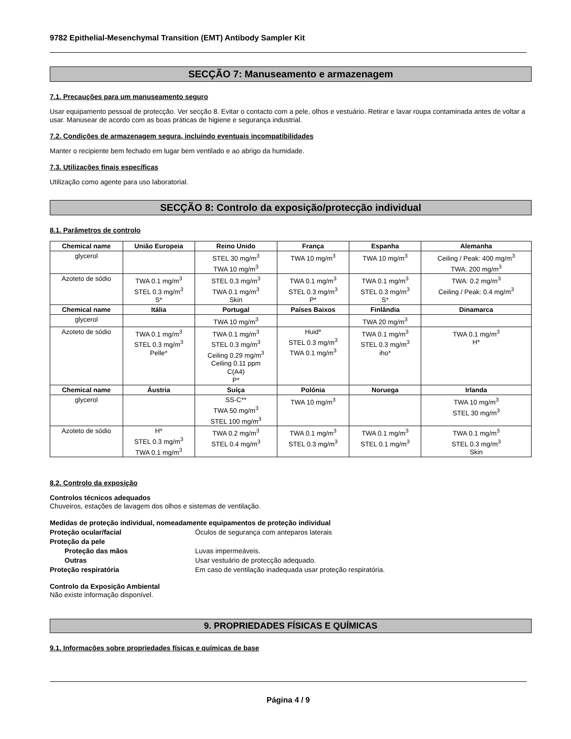9782 Epithelial-Mesenchymal Transition (EMT) Antibody Sampler Kit
SECÇÃO 7: Manuseamento e armazenagem
7.1. Precauções para um manuseamento seguro
Usar equipamento pessoal de protecção. Ver secção 8. Evitar o contacto com a pele, olhos e vestuário. Retirar e lavar roupa contaminada antes de voltar a usar. Manusear de acordo com as boas práticas de higiene e segurança industrial.
7.2. Condições de armazenagem segura, incluindo eventuais incompatibilidades
Manter o recipiente bem fechado em lugar bem ventilado e ao abrigo da humidade.
7.3. Utilizações finais específicas
Utilização como agente para uso laboratorial.
SECÇÃO 8: Controlo da exposição/protecção individual
8.1. Parâmetros de controlo
| Chemical name | União Europeia | Reino Unido | França | Espanha | Alemanha |
| --- | --- | --- | --- | --- | --- |
| glycerol | | STEL 30 mg/m<sup>3</sup> TWA 10 mg/m<sup>3</sup> | TWA 10 mg/m<sup>3</sup> | TWA 10 mg/m<sup>3</sup> | Ceiling / Peak: 400 mg/m<sup>3</sup> TWA: 200 mg/m<sup>3</sup> |
| Azoteto de sódio | TWA 0.1 mg/m<sup>3</sup> STEL 0.3 mg/m<sup>3</sup> S* | STEL 0.3 mg/m<sup>3</sup> TWA 0.1 mg/m<sup>3</sup> Skin | TWA 0.1 mg/m<sup>3</sup> STEL 0.3 mg/m<sup>3</sup> P* | TWA 0.1 mg/m<sup>3</sup> STEL 0.3 mg/m<sup>3</sup> S* | TWA: 0.2 mg/m<sup>3</sup> Ceiling / Peak: 0.4 mg/m<sup>3</sup> |
| Chemical name | Itália | Portugal | Países Baixos | Finlândia | Dinamarca |
| glycerol | | TWA 10 mg/m<sup>3</sup> | | TWA 20 mg/m<sup>3</sup> | |
| Azoteto de sódio | TWA 0.1 mg/m<sup>3</sup> STEL 0.3 mg/m<sup>3</sup> Pelle* | TWA 0.1 mg/m<sup>3</sup> STEL 0.3 mg/m<sup>3</sup> Ceiling 0.29 mg/m<sup>3</sup> Ceiling 0.11 ppm C(A4) P* | Huid* STEL 0.3 mg/m<sup>3</sup> TWA 0.1 mg/m<sup>3</sup> | TWA 0.1 mg/m<sup>3</sup> STEL 0.3 mg/m<sup>3</sup> iho* | TWA 0.1 mg/m<sup>3</sup> H* |
| Chemical name | Áustria | Suíça | Polónia | Noruega | Irlanda |
| glycerol | | SS-C** TWA 50 mg/m<sup>3</sup> STEL 100 mg/m<sup>3</sup> | TWA 10 mg/m<sup>3</sup> | | TWA 10 mg/m<sup>3</sup> STEL 30 mg/m<sup>3</sup> |
| Azoteto de sódio | H* STEL 0.3 mg/m<sup>3</sup> TWA 0.1 mg/m<sup>3</sup> | TWA 0.2 mg/m<sup>3</sup> STEL 0.4 mg/m<sup>3</sup> | TWA 0.1 mg/m<sup>3</sup> STEL 0.3 mg/m<sup>3</sup> | TWA 0.1 mg/m<sup>3</sup> STEL 0.1 mg/m<sup>3</sup> | TWA 0.1 mg/m<sup>3</sup> STEL 0.3 mg/m<sup>3</sup> Skin |
8.2. Controlo da exposição
Controlos técnicos adequados
Chuveiros, estações de lavagem dos olhos e sistemas de ventilação.
Medidas de proteção individual, nomeadamente equipamentos de proteção individual
Proteção ocular/facial Óculos de segurança com anteparos laterais
Proteção da pele
Proteção das mãos Luvas impermeáveis.
Outras Usar vestuário de protecção adequado.
Proteção respiratória Em caso de ventilação inadequada usar proteção respiratória.
Controlo da Exposição Ambiental
Não existe informação disponível.
9. PROPRIEDADES FÍSICAS E QUÍMICAS
9.1. Informações sobre propriedades físicas e químicas de base
Página 4 / 9